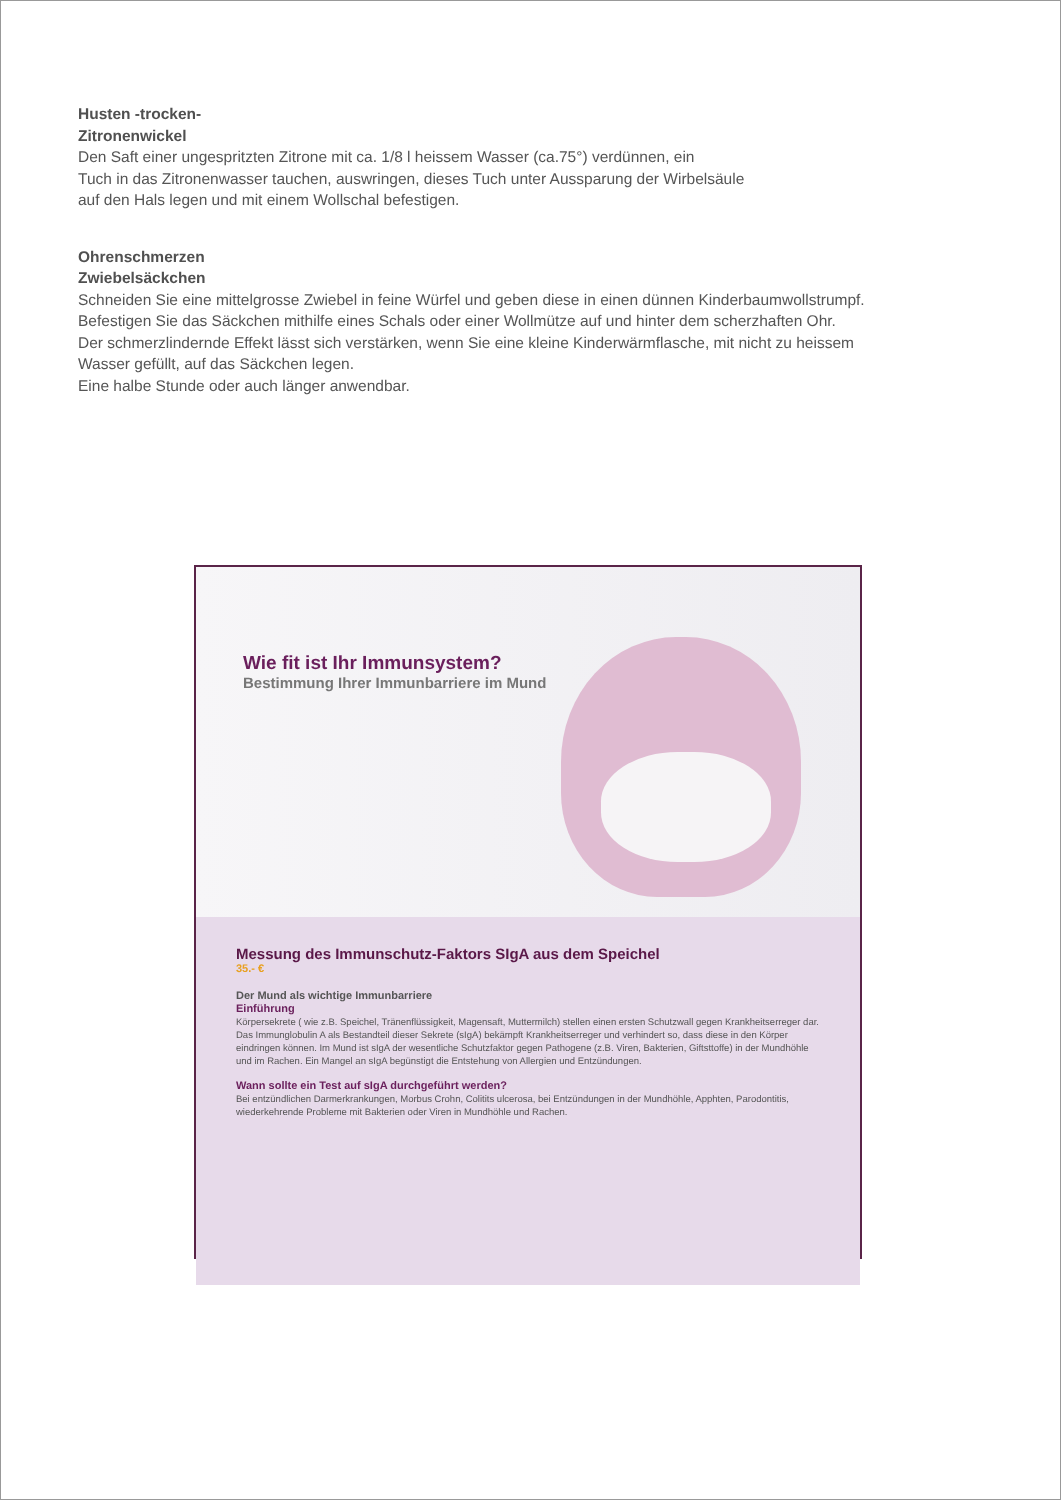Husten -trocken-
Zitronenwickel
Den Saft einer ungespritzten Zitrone mit ca. 1/8 l heissem Wasser (ca.75°) verdünnen, ein
Tuch in das Zitronenwasser tauchen, auswringen, dieses Tuch unter Aussparung der Wirbelsäule
auf den Hals legen und mit einem Wollschal befestigen.
Ohrenschmerzen
Zwiebelsäckchen
Schneiden Sie eine mittelgrosse Zwiebel in feine Würfel und geben diese in einen dünnen Kinderbaumwollstrumpf.
Befestigen Sie das Säckchen mithilfe eines Schals oder einer Wollmütze auf und hinter dem scherzhaften Ohr.
Der schmerzlindernde Effekt lässt sich verstärken, wenn Sie eine kleine Kinderwärmflasche, mit nicht zu heissem
Wasser gefüllt, auf das Säckchen legen.
Eine halbe Stunde oder auch länger anwendbar.
Wie fit ist Ihr Immunsystem?
Bestimmung Ihrer Immunbarriere im Mund
Messung des Immunschutz-Faktors SIgA aus dem Speichel
35.- €
Der Mund als wichtige Immunbarriere
Einführung
Körpersekrete ( wie z.B. Speichel, Tränenflüssigkeit, Magensaft, Muttermilch) stellen einen ersten Schutzwall gegen Krankheitserreger dar.
Das Immunglobulin A als Bestandteil dieser Sekrete (sIgA) bekämpft Krankheitserreger und verhindert so, dass diese in den Körper eindringen können. Im Mund ist sIgA der wesentliche Schutzfaktor gegen Pathogene (z.B. Viren, Bakterien, Giftsttoffe) in der Mundhöhle und im Rachen. Ein Mangel an sIgA begünstigt die Entstehung von Allergien und Entzündungen.
Wann sollte ein Test auf sIgA durchgeführt werden?
Bei entzündlichen Darmerkrankungen, Morbus Crohn, Colitits ulcerosa, bei Entzündungen in der Mundhöhle, Apphten, Parodontitis, wiederkehrende Probleme mit Bakterien oder Viren in Mundhöhle und Rachen.